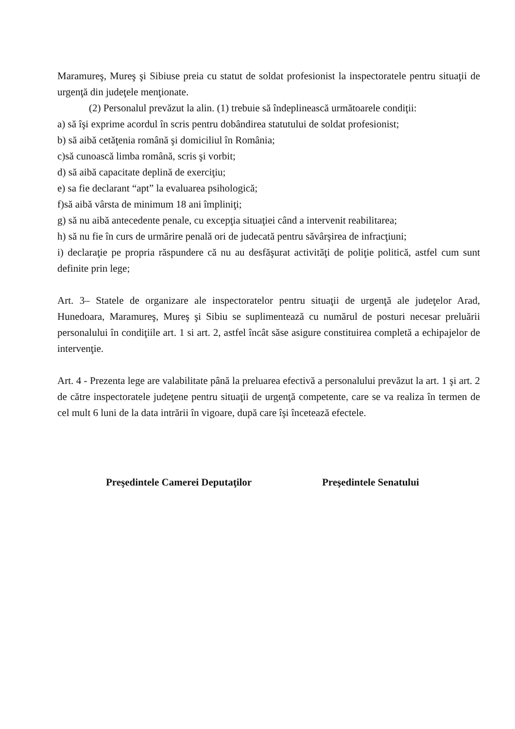Maramureş, Mureş şi Sibiuse preia cu statut de soldat profesionist la inspectoratele pentru situaţii de urgenţă din judeţele menţionate.
(2) Personalul prevăzut la alin. (1) trebuie să îndeplinească următoarele condiţii:
a) să îşi exprime acordul în scris pentru dobândirea statutului de soldat profesionist;
b) să aibă cetăţenia română şi domiciliul în România;
c)să cunoască limba română, scris şi vorbit;
d) să aibă capacitate deplină de exerciţiu;
e) sa fie declarant “apt” la evaluarea psihologică;
f)să aibă vârsta de minimum 18 ani împliniţi;
g) să nu aibă antecedente penale, cu excepţia situaţiei când a intervenit reabilitarea;
h) să nu fie în curs de urmărire penală ori de judecată pentru săvârşirea de infracţiuni;
i) declaraţie pe propria răspundere că nu au desfăşurat activităţi de poliţie politică, astfel cum sunt definite prin lege;
Art. 3– Statele de organizare ale inspectoratelor pentru situaţii de urgenţă ale judeţelor Arad, Hunedoara, Maramureş, Mureş şi Sibiu se suplimentează cu numărul de posturi necesar preluării personalului în condiţiile art. 1 si art. 2, astfel încât săse asigure constituirea completă a echipajelor de intervenţie.
Art. 4 - Prezenta lege are valabilitate până la preluarea efectivă a personalului prevăzut la art. 1 şi art. 2 de către inspectoratele judeţene pentru situaţii de urgenţă competente, care se va realiza în termen de cel mult 6 luni de la data intrării în vigoare, după care îşi încetează efectele.
Preşedintele Camerei Deputaţilor Preşedintele Senatului